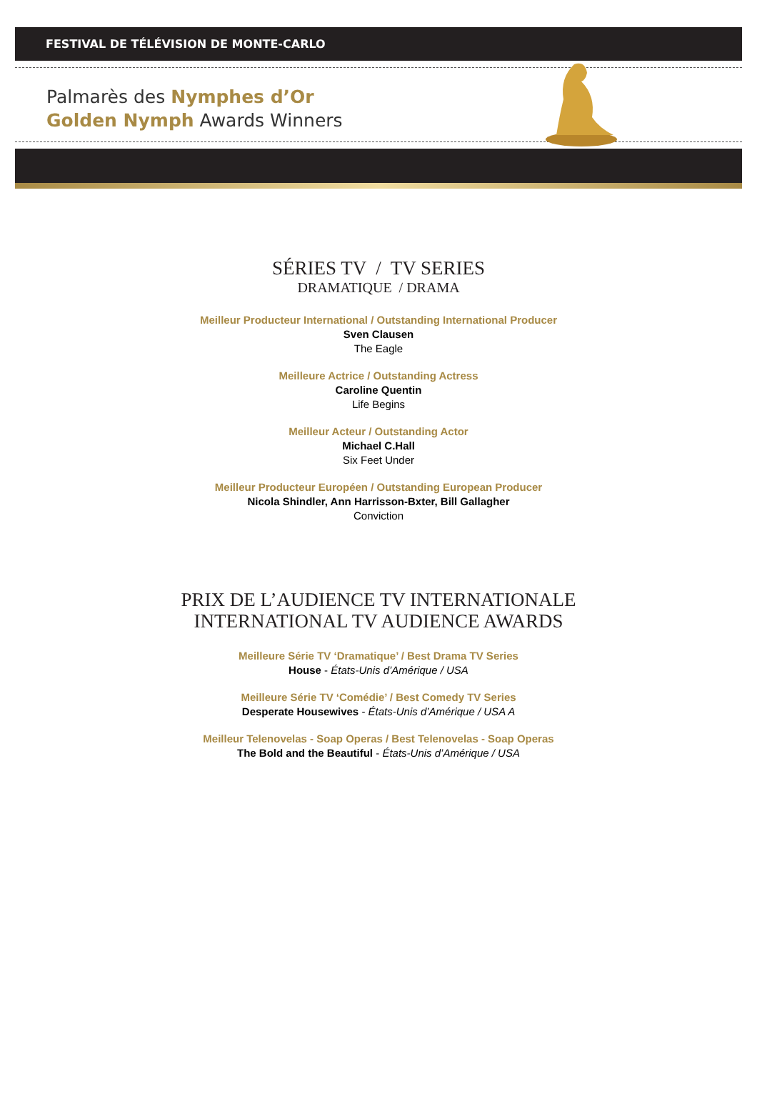FESTIVAL DE TÉLÉVISION DE MONTE-CARLO
Palmarès des Nymphes d’Or
Golden Nymph Awards Winners
SÉRIES TV / TV SERIES
DRAMATIQUE / DRAMA
Meilleur Producteur International / Outstanding International Producer
Sven Clausen
The Eagle
Meilleure Actrice / Outstanding Actress
Caroline Quentin
Life Begins
Meilleur Acteur / Outstanding Actor
Michael C.Hall
Six Feet Under
Meilleur Producteur Européen / Outstanding European Producer
Nicola Shindler, Ann Harrisson-Bxter, Bill Gallagher
Conviction
PRIX DE L’AUDIENCE TV INTERNATIONALE
INTERNATIONAL TV AUDIENCE AWARDS
Meilleure Série TV ‘Dramatique’ / Best Drama TV Series
House - États-Unis d’Amérique / USA
Meilleure Série TV ‘Comédie’ / Best Comedy TV Series
Desperate Housewives - États-Unis d’Amérique / USA A
Meilleur Telenovelas - Soap Operas / Best Telenovelas - Soap Operas
The Bold and the Beautiful - États-Unis d’Amérique / USA